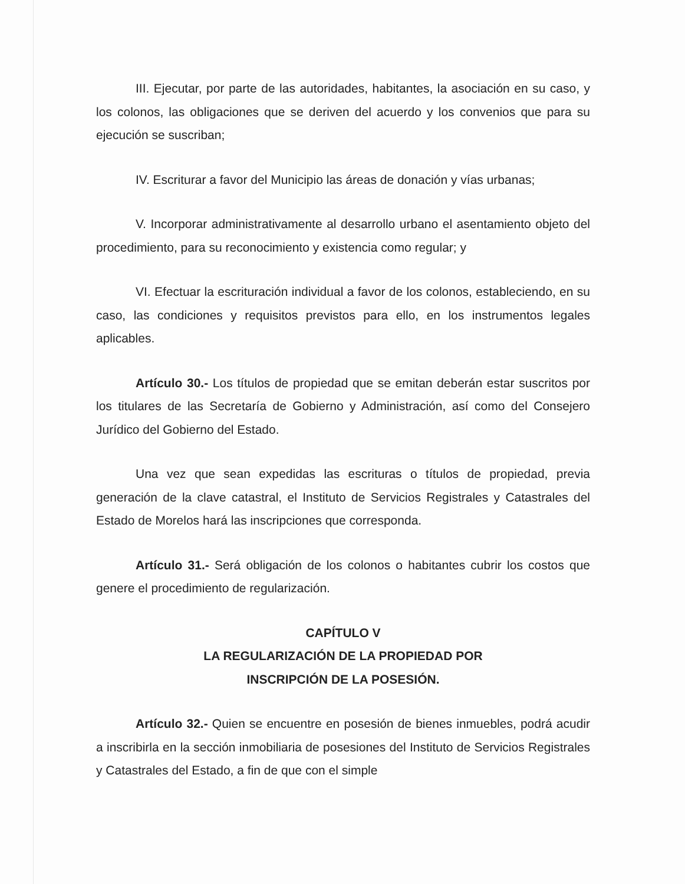III. Ejecutar, por parte de las autoridades, habitantes, la asociación en su caso, y los colonos, las obligaciones que se deriven del acuerdo y los convenios que para su ejecución se suscriban;
IV. Escriturar a favor del Municipio las áreas de donación y vías urbanas;
V. Incorporar administrativamente al desarrollo urbano el asentamiento objeto del procedimiento, para su reconocimiento y existencia como regular; y
VI. Efectuar la escrituración individual a favor de los colonos, estableciendo, en su caso, las condiciones y requisitos previstos para ello, en los instrumentos legales aplicables.
Artículo 30.- Los títulos de propiedad que se emitan deberán estar suscritos por los titulares de las Secretaría de Gobierno y Administración, así como del Consejero Jurídico del Gobierno del Estado.
Una vez que sean expedidas las escrituras o títulos de propiedad, previa generación de la clave catastral, el Instituto de Servicios Registrales y Catastrales del Estado de Morelos hará las inscripciones que corresponda.
Artículo 31.- Será obligación de los colonos o habitantes cubrir los costos que genere el procedimiento de regularización.
CAPÍTULO V
LA REGULARIZACIÓN DE LA PROPIEDAD POR
INSCRIPCIÓN DE LA POSESIÓN.
Artículo 32.- Quien se encuentre en posesión de bienes inmuebles, podrá acudir a inscribirla en la sección inmobiliaria de posesiones del Instituto de Servicios Registrales y Catastrales del Estado, a fin de que con el simple